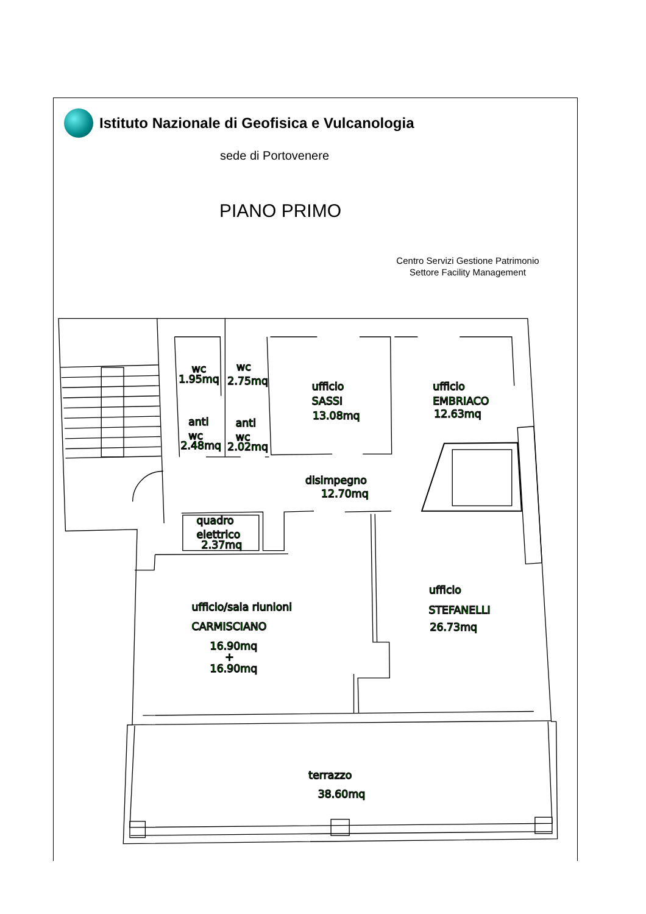Istituto Nazionale di Geofisica e Vulcanologia
sede di Portovenere
PIANO PRIMO
Centro Servizi Gestione Patrimonio
Settore Facility Management
wc
1.95mq
wc
2.75mq
ufficio
SASSI
13.08mq
ufficio
EMBRIACO
12.63mq
anti
wc
2.48mq
anti
wc
2.02mq
disimpegno
12.70mq
quadro
elettrico
2.37mq
ufficio/sala riunioni
CARMISCIANO
16.90mq
+
16.90mq
ufficio
STEFANELLI
26.73mq
terrazzo
38.60mq